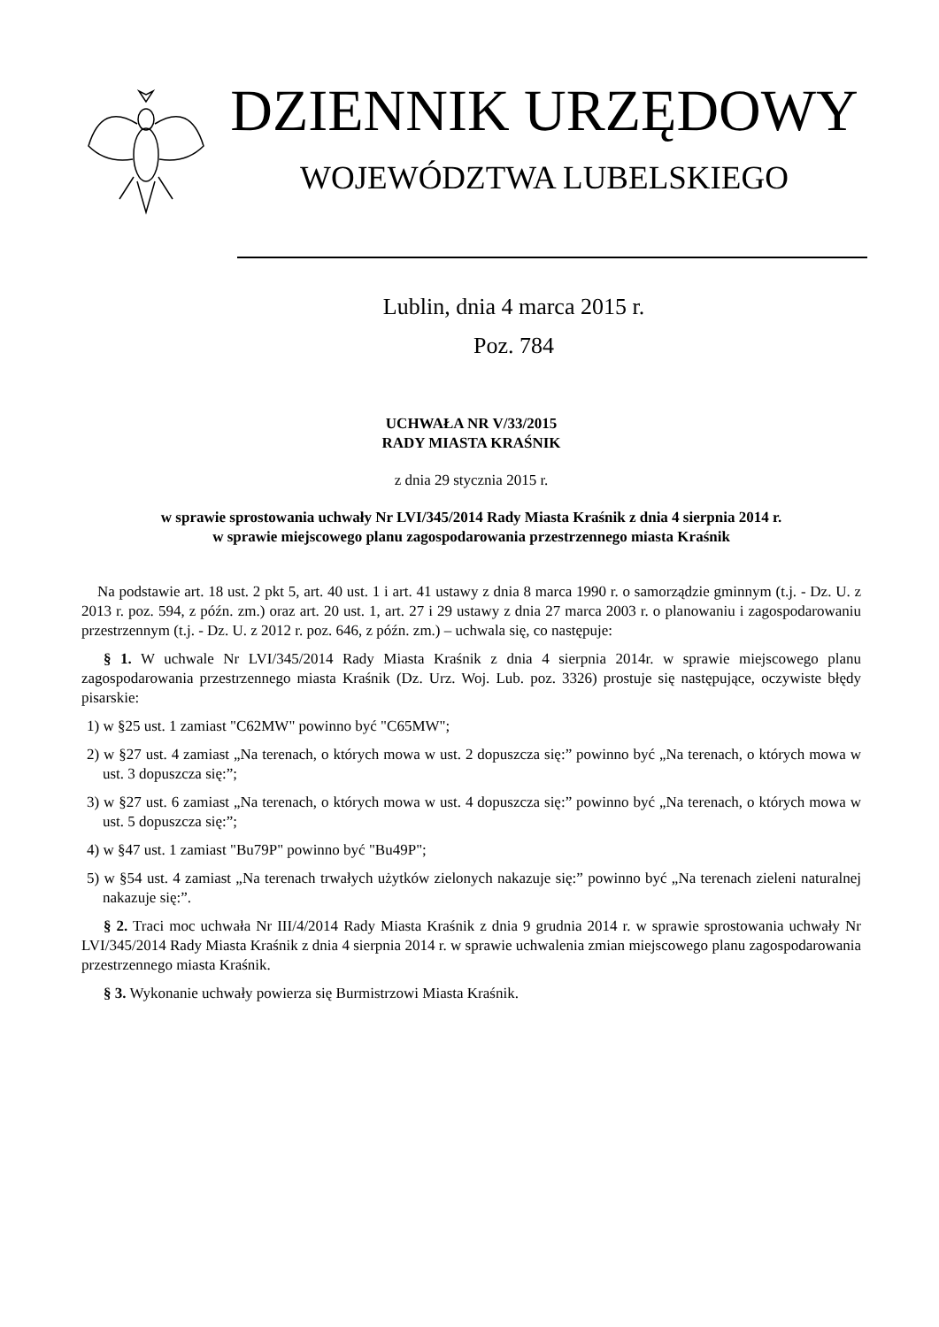DZIENNIK URZĘDOWY
WOJEWÓDZTWA LUBELSKIEGO
Lublin, dnia 4 marca 2015 r.
Poz. 784
UCHWAŁA NR V/33/2015
RADY MIASTA KRAŚNIK
z dnia 29 stycznia 2015 r.
w sprawie sprostowania uchwały Nr LVI/345/2014 Rady Miasta Kraśnik z dnia 4 sierpnia 2014 r.
w sprawie miejscowego planu zagospodarowania przestrzennego miasta Kraśnik
Na podstawie art. 18 ust. 2 pkt 5, art. 40 ust. 1 i art. 41 ustawy z dnia 8 marca 1990 r. o samorządzie gminnym (t.j. - Dz. U. z 2013 r. poz. 594, z późn. zm.) oraz art. 20 ust. 1, art. 27 i 29 ustawy z dnia 27 marca 2003 r. o planowaniu i zagospodarowaniu przestrzennym (t.j. - Dz. U. z 2012 r. poz. 646, z późn. zm.) – uchwala się, co następuje:
§ 1. W uchwale Nr LVI/345/2014 Rady Miasta Kraśnik z dnia 4 sierpnia 2014r. w sprawie miejscowego planu zagospodarowania przestrzennego miasta Kraśnik (Dz. Urz. Woj. Lub. poz. 3326) prostuje się następujące, oczywiste błędy pisarskie:
1) w §25 ust. 1 zamiast "C62MW" powinno być "C65MW";
2) w §27 ust. 4 zamiast „Na terenach, o których mowa w ust. 2 dopuszcza się:” powinno być „Na terenach, o których mowa w ust. 3 dopuszcza się:”;
3) w §27 ust. 6 zamiast „Na terenach, o których mowa w ust. 4 dopuszcza się:” powinno być „Na terenach, o których mowa w ust. 5 dopuszcza się:”;
4) w §47 ust. 1 zamiast "Bu79P" powinno być "Bu49P";
5) w §54 ust. 4 zamiast „Na terenach trwałych użytków zielonych nakazuje się:” powinno być „Na terenach zieleni naturalnej nakazuje się:”.
§ 2. Traci moc uchwała Nr III/4/2014 Rady Miasta Kraśnik z dnia 9 grudnia 2014 r. w sprawie sprostowania uchwały Nr LVI/345/2014 Rady Miasta Kraśnik z dnia 4 sierpnia 2014 r. w sprawie uchwalenia zmian miejscowego planu zagospodarowania przestrzennego miasta Kraśnik.
§ 3. Wykonanie uchwały powierza się Burmistrzowi Miasta Kraśnik.